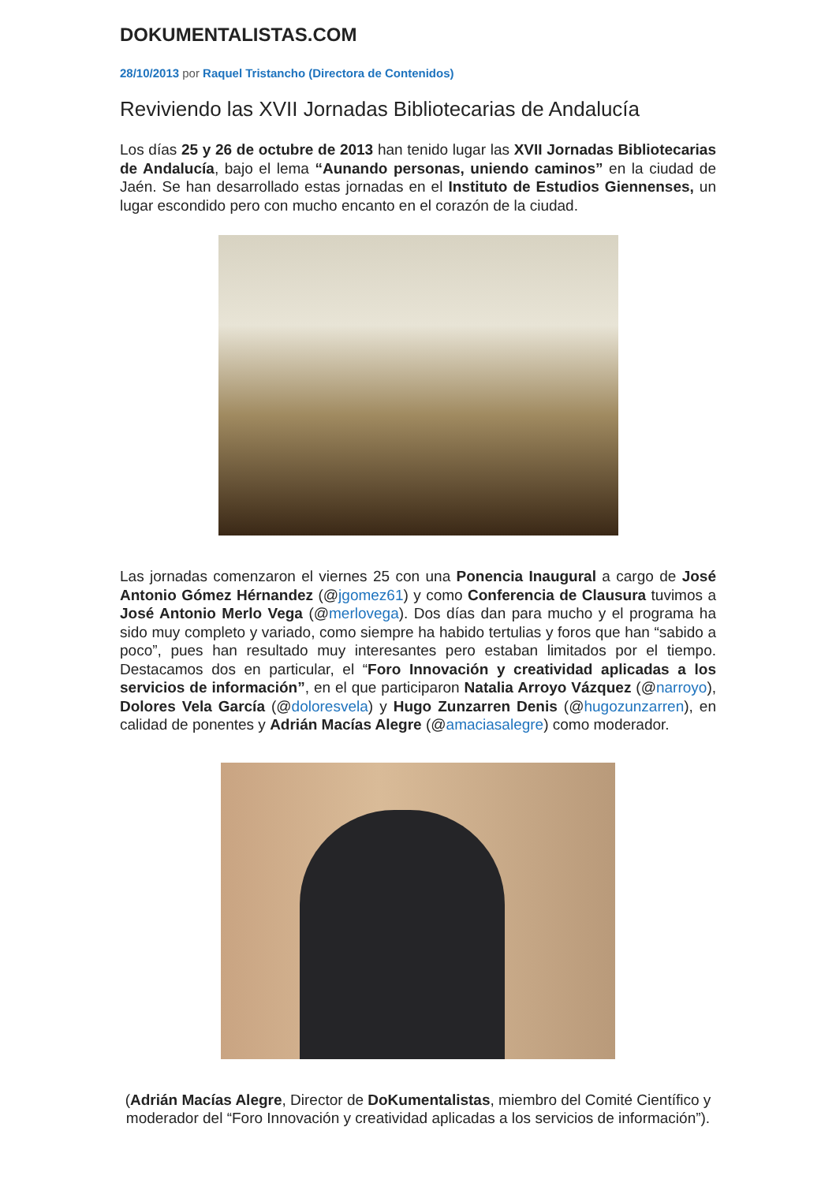DOKUMENTALISTAS.COM
28/10/2013 por Raquel Tristancho (Directora de Contenidos)
Reviviendo las XVII Jornadas Bibliotecarias de Andalucía
Los días 25 y 26 de octubre de 2013 han tenido lugar las XVII Jornadas Bibliotecarias de Andalucía, bajo el lema “Aunando personas, uniendo caminos” en la ciudad de Jaén. Se han desarrollado estas jornadas en el Instituto de Estudios Giennenses, un lugar escondido pero con mucho encanto en el corazón de la ciudad.
Las jornadas comenzaron el viernes 25 con una Ponencia Inaugural a cargo de José Antonio Gómez Hérnandez (@jgomez61) y como Conferencia de Clausura tuvimos a José Antonio Merlo Vega (@merlovega). Dos días dan para mucho y el programa ha sido muy completo y variado, como siempre ha habido tertulias y foros que han “sabido a poco”, pues han resultado muy interesantes pero estaban limitados por el tiempo. Destacamos dos en particular, el “Foro Innovación y creatividad aplicadas a los servicios de información”, en el que participaron Natalia Arroyo Vázquez (@narroyo), Dolores Vela García (@doloresvela) y Hugo Zunzarren Denis (@hugozunzarren), en calidad de ponentes y Adrián Macías Alegre (@amaciasalegre) como moderador.
(Adrián Macías Alegre, Director de DoKumentalistas, miembro del Comité Científico y moderador del “Foro Innovación y creatividad aplicadas a los servicios de información”).